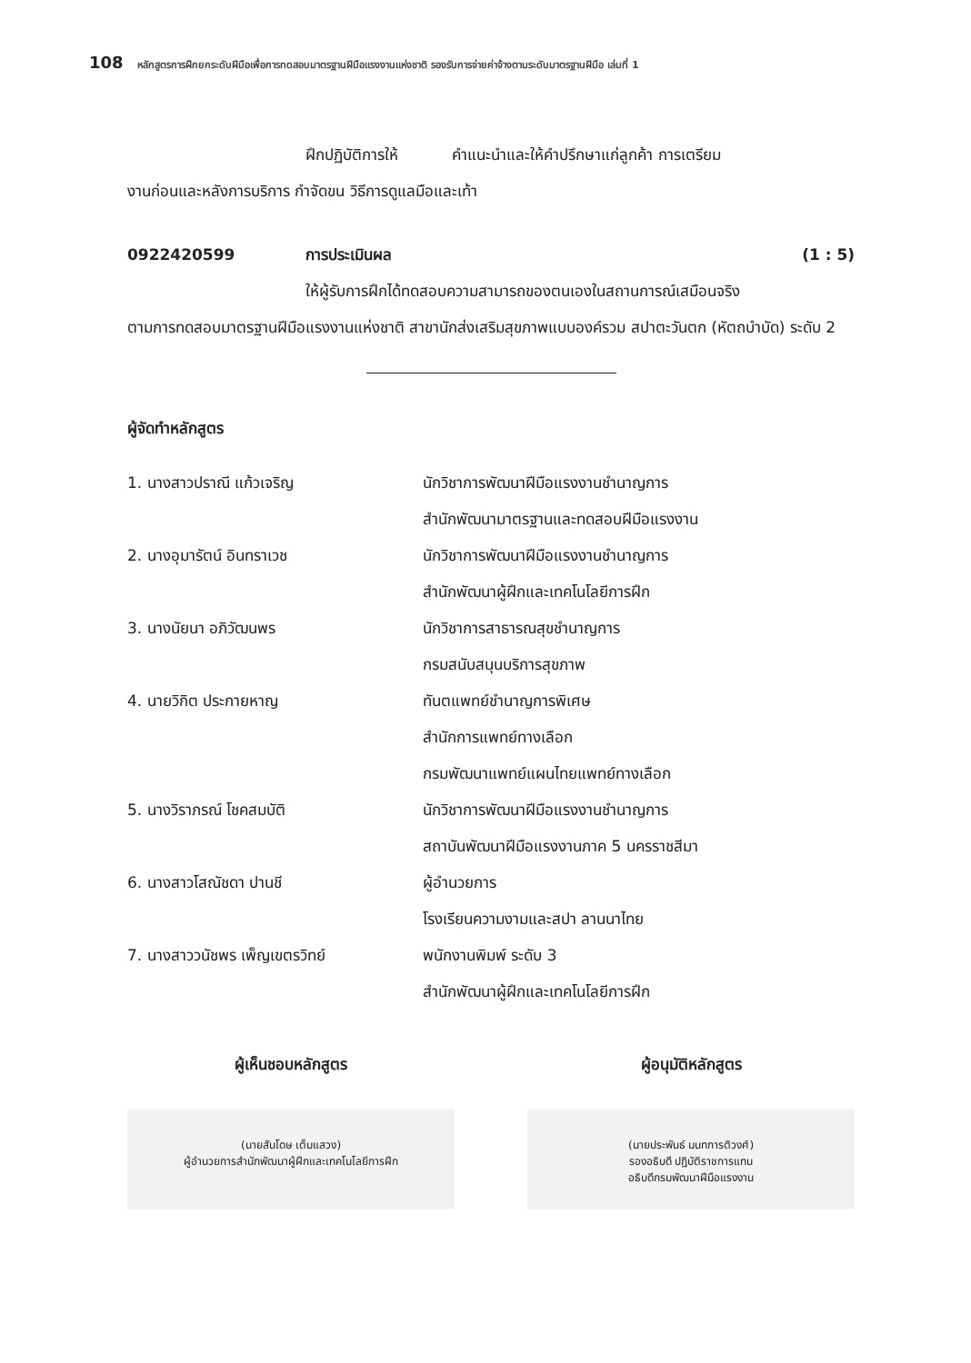108 หลักสูตรการฝึกยกระดับฝีมือเพื่อการทดสอบมาตรฐานฝีมือแรงงานแห่งชาติ รองรับการจ่ายค่าจ้างตามระดับมาตรฐานฝีมือ เล่มที่ 1
ฝึกปฏิบัติการให้ คำแนะนำและให้คำปรึกษาแก่ลูกค้า การเตรียม
งานก่อนและหลังการบริการ กำจัดขน วิธีการดูแลมือและเท้า
0922420599 การประเมินผล (1 : 5)
ให้ผู้รับการฝึกได้ทดสอบความสามารถของตนเองในสถานการณ์เสมือนจริง
ตามการทดสอบมาตรฐานฝีมือแรงงานแห่งชาติ สาขานักส่งเสริมสุขภาพแบบองค์รวม สปาตะวันตก (หัตถบำบัด) ระดับ 2
ผู้จัดทำหลักสูตร
1. นางสาวปราณี แก้วเจริญ
นักวิชาการพัฒนาฝีมือแรงงานชำนาญการ
สำนักพัฒนามาตรฐานและทดสอบฝีมือแรงงาน
2. นางอุมารัตน์ อินทราเวช
นักวิชาการพัฒนาฝีมือแรงงานชำนาญการ
สำนักพัฒนาผู้ฝึกและเทคโนโลยีการฝึก
3. นางนัยนา อภิวัฒนพร
นักวิชาการสาธารณสุขชำนาญการ
กรมสนับสนุนบริการสุขภาพ
4. นายวิกิต ประกายหาญ
ทันตแพทย์ชำนาญการพิเศษ
สำนักการแพทย์ทางเลือก
กรมพัฒนาแพทย์แผนไทยแพทย์ทางเลือก
5. นางวิราภรณ์ โชคสมบัติ
นักวิชาการพัฒนาฝีมือแรงงานชำนาญการ
สถาบันพัฒนาฝีมือแรงงานภาค 5 นครราชสีมา
6. นางสาวโสณัชดา ปานชี
ผู้อำนวยการ
โรงเรียนความงามและสปา ลานนาไทย
7. นางสาววนัชพร เพ็ญเขตรวิทย์
พนักงานพิมพ์ ระดับ 3
สำนักพัฒนาผู้ฝึกและเทคโนโลยีการฝึก
ผู้เห็นชอบหลักสูตร
(นายสันโดษ เต็มแสวง)
ผู้อำนวยการสำนักพัฒนาผู้ฝึกและเทคโนโลยีการฝึก
ผู้อนุมัติหลักสูตร
(นายประพันธ์ มนทการติวงศ์)
รองอธิบดี ปฏิบัติราชการแทน
อธิบดีกรมพัฒนาฝีมือแรงงาน